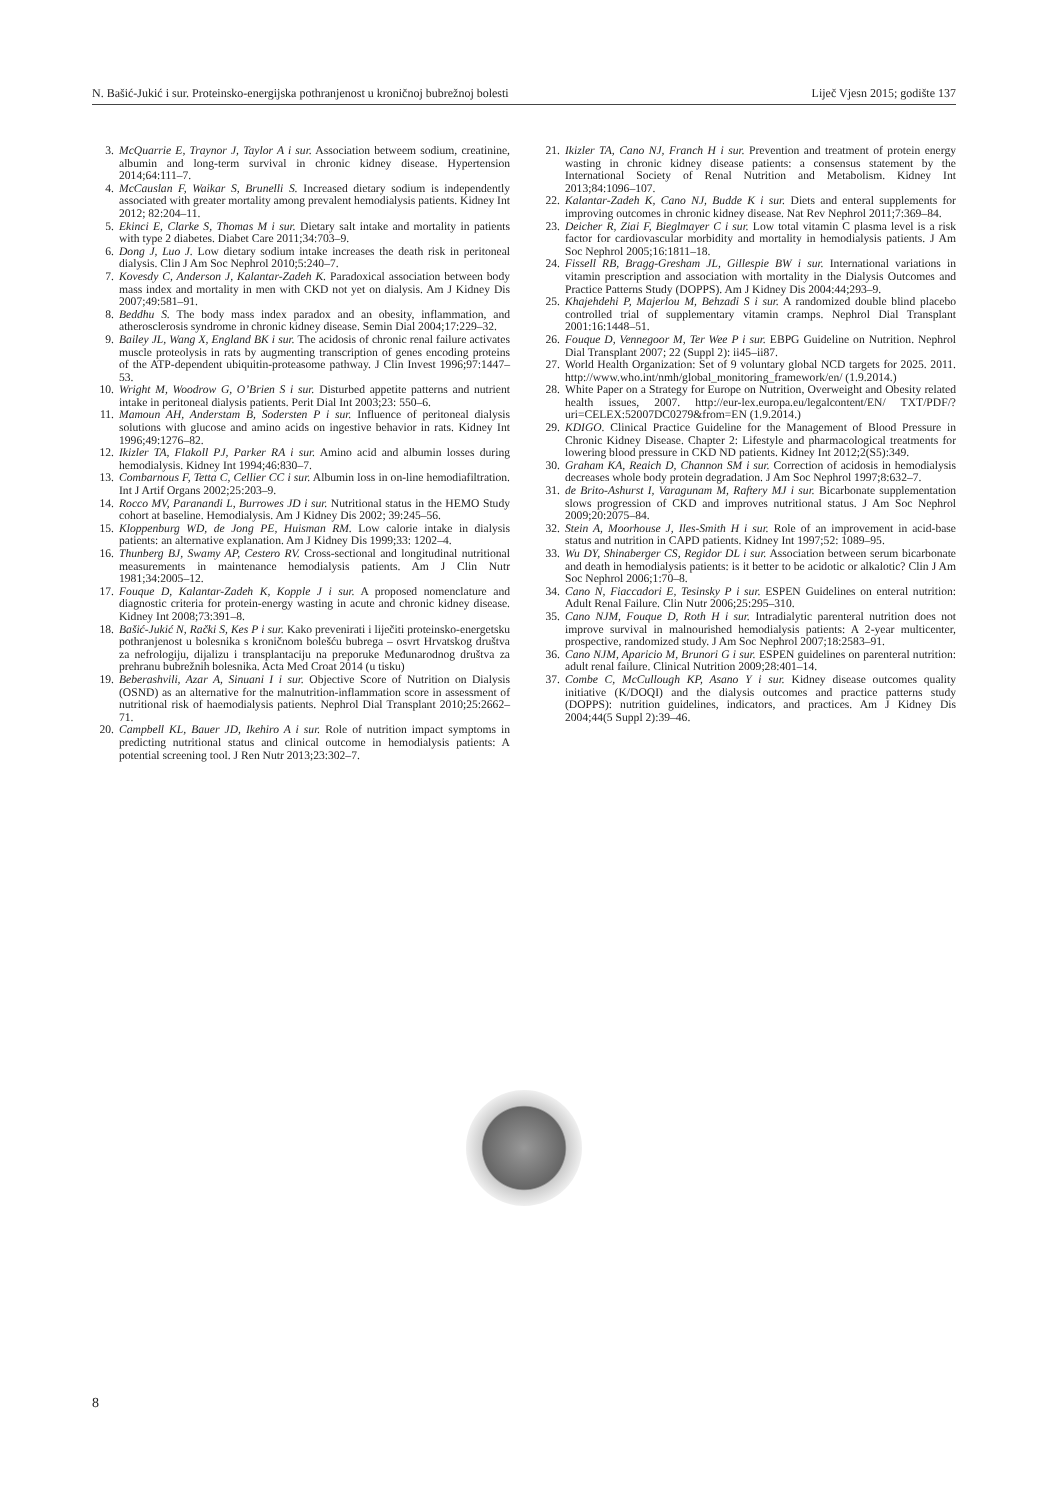N. Bašić-Jukić i sur. Proteinsko-energijska pothranjenost u kroničnoj bubrežnoj bolesti Liječ Vjesn 2015; godište 137
3. McQuarrie E, Traynor J, Taylor A i sur. Association betweem sodium, creatinine, albumin and long-term survival in chronic kidney disease. Hypertension 2014;64:111–7.
4. McCauslan F, Waikar S, Brunelli S. Increased dietary sodium is independently associated with greater mortality among prevalent hemodialysis patients. Kidney Int 2012; 82:204–11.
5. Ekinci E, Clarke S, Thomas M i sur. Dietary salt intake and mortality in patients with type 2 diabetes. Diabet Care 2011;34:703–9.
6. Dong J, Luo J. Low dietary sodium intake increases the death risk in peritoneal dialysis. Clin J Am Soc Nephrol 2010;5:240–7.
7. Kovesdy C, Anderson J, Kalantar-Zadeh K. Paradoxical association between body mass index and mortality in men with CKD not yet on dialysis. Am J Kidney Dis 2007;49:581–91.
8. Beddhu S. The body mass index paradox and an obesity, inflammation, and atherosclerosis syndrome in chronic kidney disease. Semin Dial 2004;17:229–32.
9. Bailey JL, Wang X, England BK i sur. The acidosis of chronic renal failure activates muscle proteolysis in rats by augmenting transcription of genes encoding proteins of the ATP-dependent ubiquitin-proteasome pathway. J Clin Invest 1996;97:1447–53.
10. Wright M, Woodrow G, O’Brien S i sur. Disturbed appetite patterns and nutrient intake in peritoneal dialysis patients. Perit Dial Int 2003;23: 550–6.
11. Mamoun AH, Anderstam B, Sodersten P i sur. Influence of peritoneal dialysis solutions with glucose and amino acids on ingestive behavior in rats. Kidney Int 1996;49:1276–82.
12. Ikizler TA, Flakoll PJ, Parker RA i sur. Amino acid and albumin losses during hemodialysis. Kidney Int 1994;46:830–7.
13. Combarnous F, Tetta C, Cellier CC i sur. Albumin loss in on-line hemodiafiltration. Int J Artif Organs 2002;25:203–9.
14. Rocco MV, Paranandi L, Burrowes JD i sur. Nutritional status in the HEMO Study cohort at baseline. Hemodialysis. Am J Kidney Dis 2002; 39:245–56.
15. Kloppenburg WD, de Jong PE, Huisman RM. Low calorie intake in dialysis patients: an alternative explanation. Am J Kidney Dis 1999;33: 1202–4.
16. Thunberg BJ, Swamy AP, Cestero RV. Cross-sectional and longitudinal nutritional measurements in maintenance hemodialysis patients. Am J Clin Nutr 1981;34:2005–12.
17. Fouque D, Kalantar-Zadeh K, Kopple J i sur. A proposed nomenclature and diagnostic criteria for protein-energy wasting in acute and chronic kidney disease. Kidney Int 2008;73:391–8.
18. Bašić-Jukić N, Rački S, Kes P i sur. Kako prevenirati i liječiti proteinsko-energetsku pothranjenost u bolesnika s kroničnom bolešću bubrega – osvrt Hrvatskog društva za nefrologiju, dijalizu i transplantaciju na preporuke Međunarodnog društva za prehranu bubrežnih bolesnika. Acta Med Croat 2014 (u tisku)
19. Beberashvili, Azar A, Sinuani I i sur. Objective Score of Nutrition on Dialysis (OSND) as an alternative for the malnutrition-inflammation score in assessment of nutritional risk of haemodialysis patients. Nephrol Dial Transplant 2010;25:2662–71.
20. Campbell KL, Bauer JD, Ikehiro A i sur. Role of nutrition impact symptoms in predicting nutritional status and clinical outcome in hemodialysis patients: A potential screening tool. J Ren Nutr 2013;23:302–7.
21. Ikizler TA, Cano NJ, Franch H i sur. Prevention and treatment of protein energy wasting in chronic kidney disease patients: a consensus statement by the International Society of Renal Nutrition and Metabolism. Kidney Int 2013;84:1096–107.
22. Kalantar-Zadeh K, Cano NJ, Budde K i sur. Diets and enteral supplements for improving outcomes in chronic kidney disease. Nat Rev Nephrol 2011;7:369–84.
23. Deicher R, Ziai F, Bieglmayer C i sur. Low total vitamin C plasma level is a risk factor for cardiovascular morbidity and mortality in hemodialysis patients. J Am Soc Nephrol 2005;16:1811–18.
24. Fissell RB, Bragg-Gresham JL, Gillespie BW i sur. International variations in vitamin prescription and association with mortality in the Dialysis Outcomes and Practice Patterns Study (DOPPS). Am J Kidney Dis 2004:44;293–9.
25. Khajehdehi P, Majerlou M, Behzadi S i sur. A randomized double blind placebo controlled trial of supplementary vitamin cramps. Nephrol Dial Transplant 2001:16:1448–51.
26. Fouque D, Vennegoor M, Ter Wee P i sur. EBPG Guideline on Nutrition. Nephrol Dial Transplant 2007; 22 (Suppl 2): ii45–ii87.
27. World Health Organization: Set of 9 voluntary global NCD targets for 2025. 2011. http://www.who.int/nmh/global_monitoring_framework/en/ (1.9.2014.)
28. White Paper on a Strategy for Europe on Nutrition, Overweight and Obesity related health issues, 2007. http://eur-lex.europa.eu/legalcontent/EN/ TXT/PDF/?uri=CELEX:52007DC0279&from=EN (1.9.2014.)
29. KDIGO. Clinical Practice Guideline for the Management of Blood Pressure in Chronic Kidney Disease. Chapter 2: Lifestyle and pharmacological treatments for lowering blood pressure in CKD ND patients. Kidney Int 2012;2(S5):349.
30. Graham KA, Reaich D, Channon SM i sur. Correction of acidosis in hemodialysis decreases whole body protein degradation. J Am Soc Nephrol 1997;8:632–7.
31. de Brito-Ashurst I, Varagunam M, Raftery MJ i sur. Bicarbonate supplementation slows progression of CKD and improves nutritional status. J Am Soc Nephrol 2009;20:2075–84.
32. Stein A, Moorhouse J, Iles-Smith H i sur. Role of an improvement in acid-base status and nutrition in CAPD patients. Kidney Int 1997;52: 1089–95.
33. Wu DY, Shinaberger CS, Regidor DL i sur. Association between serum bicarbonate and death in hemodialysis patients: is it better to be acidotic or alkalotic? Clin J Am Soc Nephrol 2006;1:70–8.
34. Cano N, Fiaccadori E, Tesinsky P i sur. ESPEN Guidelines on enteral nutrition: Adult Renal Failure. Clin Nutr 2006;25:295–310.
35. Cano NJM, Fouque D, Roth H i sur. Intradialytic parenteral nutrition does not improve survival in malnourished hemodialysis patients: A 2-year multicenter, prospective, randomized study. J Am Soc Nephrol 2007;18:2583–91.
36. Cano NJM, Aparicio M, Brunori G i sur. ESPEN guidelines on parenteral nutrition: adult renal failure. Clinical Nutrition 2009;28:401–14.
37. Combe C, McCullough KP, Asano Y i sur. Kidney disease outcomes quality initiative (K/DOQI) and the dialysis outcomes and practice patterns study (DOPPS): nutrition guidelines, indicators, and practices. Am J Kidney Dis 2004;44(5 Suppl 2):39–46.
8